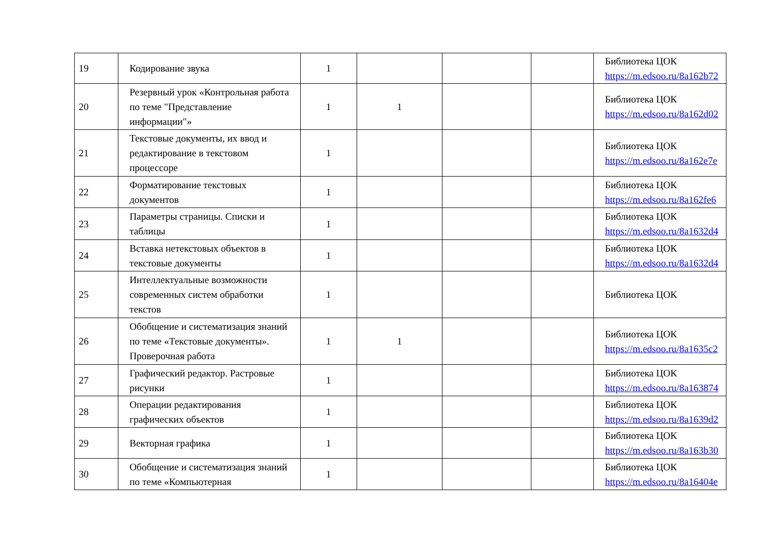| 19 | Кодирование звука | 1 | | | | Библиотека ЦОК https://m.edsoo.ru/8a162b72 |
| 20 | Резервный урок «Контрольная работа по теме "Представление информации"» | 1 | 1 | | | Библиотека ЦОК https://m.edsoo.ru/8a162d02 |
| 21 | Текстовые документы, их ввод и редактирование в текстовом процессоре | 1 | | | | Библиотека ЦОК https://m.edsoo.ru/8a162e7e |
| 22 | Форматирование текстовых документов | 1 | | | | Библиотека ЦОК https://m.edsoo.ru/8a162fe6 |
| 23 | Параметры страницы. Списки и таблицы | 1 | | | | Библиотека ЦОК https://m.edsoo.ru/8a1632d4 |
| 24 | Вставка нетекстовых объектов в текстовые документы | 1 | | | | Библиотека ЦОК https://m.edsoo.ru/8a1632d4 |
| 25 | Интеллектуальные возможности современных систем обработки текстов | 1 | | | | Библиотека ЦОК |
| 26 | Обобщение и систематизация знаний по теме «Текстовые документы». Проверочная работа | 1 | 1 | | | Библиотека ЦОК https://m.edsoo.ru/8a1635c2 |
| 27 | Графический редактор. Растровые рисунки | 1 | | | | Библиотека ЦОК https://m.edsoo.ru/8a163874 |
| 28 | Операции редактирования графических объектов | 1 | | | | Библиотека ЦОК https://m.edsoo.ru/8a1639d2 |
| 29 | Векторная графика | 1 | | | | Библиотека ЦОК https://m.edsoo.ru/8a163b30 |
| 30 | Обобщение и систематизация знаний по теме «Компьютерная | 1 | | | | Библиотека ЦОК https://m.edsoo.ru/8a16404e |